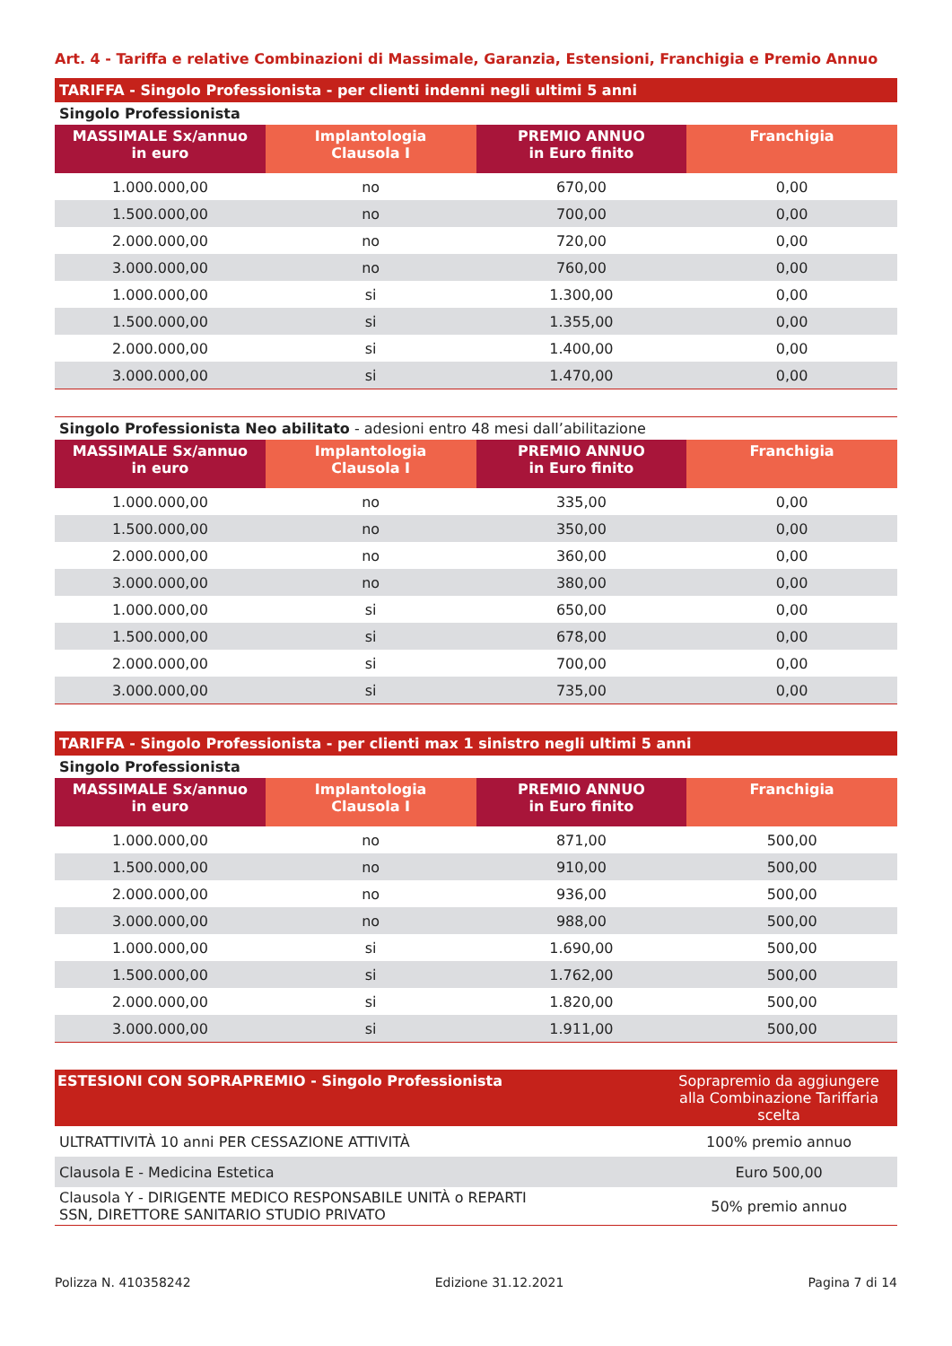Art. 4 - Tariffa e relative Combinazioni di Massimale, Garanzia, Estensioni, Franchigia e Premio Annuo
TARIFFA - Singolo Professionista - per clienti indenni negli ultimi 5 anni
Singolo Professionista
| MASSIMALE Sx/annuo in euro | Implantologia Clausola I | PREMIO ANNUO in Euro finito | Franchigia |
| --- | --- | --- | --- |
| 1.000.000,00 | no | 670,00 | 0,00 |
| 1.500.000,00 | no | 700,00 | 0,00 |
| 2.000.000,00 | no | 720,00 | 0,00 |
| 3.000.000,00 | no | 760,00 | 0,00 |
| 1.000.000,00 | si | 1.300,00 | 0,00 |
| 1.500.000,00 | si | 1.355,00 | 0,00 |
| 2.000.000,00 | si | 1.400,00 | 0,00 |
| 3.000.000,00 | si | 1.470,00 | 0,00 |
Singolo Professionista Neo abilitato - adesioni entro 48 mesi dall’abilitazione
| MASSIMALE Sx/annuo in euro | Implantologia Clausola I | PREMIO ANNUO in Euro finito | Franchigia |
| --- | --- | --- | --- |
| 1.000.000,00 | no | 335,00 | 0,00 |
| 1.500.000,00 | no | 350,00 | 0,00 |
| 2.000.000,00 | no | 360,00 | 0,00 |
| 3.000.000,00 | no | 380,00 | 0,00 |
| 1.000.000,00 | si | 650,00 | 0,00 |
| 1.500.000,00 | si | 678,00 | 0,00 |
| 2.000.000,00 | si | 700,00 | 0,00 |
| 3.000.000,00 | si | 735,00 | 0,00 |
TARIFFA - Singolo Professionista - per clienti max 1 sinistro negli ultimi 5 anni
Singolo Professionista
| MASSIMALE Sx/annuo in euro | Implantologia Clausola I | PREMIO ANNUO in Euro finito | Franchigia |
| --- | --- | --- | --- |
| 1.000.000,00 | no | 871,00 | 500,00 |
| 1.500.000,00 | no | 910,00 | 500,00 |
| 2.000.000,00 | no | 936,00 | 500,00 |
| 3.000.000,00 | no | 988,00 | 500,00 |
| 1.000.000,00 | si | 1.690,00 | 500,00 |
| 1.500.000,00 | si | 1.762,00 | 500,00 |
| 2.000.000,00 | si | 1.820,00 | 500,00 |
| 3.000.000,00 | si | 1.911,00 | 500,00 |
| ESTESIONI CON SOPRAPREMIO - Singolo Professionista | Soprapremio da aggiungere alla Combinazione Tariffaria scelta |
| --- | --- |
| ULTRATTIVITÀ 10 anni PER CESSAZIONE ATTIVITÀ | 100% premio annuo |
| Clausola E - Medicina Estetica | Euro 500,00 |
| Clausola Y - DIRIGENTE MEDICO RESPONSABILE UNITÀ o REPARTI SSN, DIRETTORE SANITARIO STUDIO PRIVATO | 50% premio annuo |
Polizza N. 410358242 Edizione 31.12.2021 Pagina 7 di 14